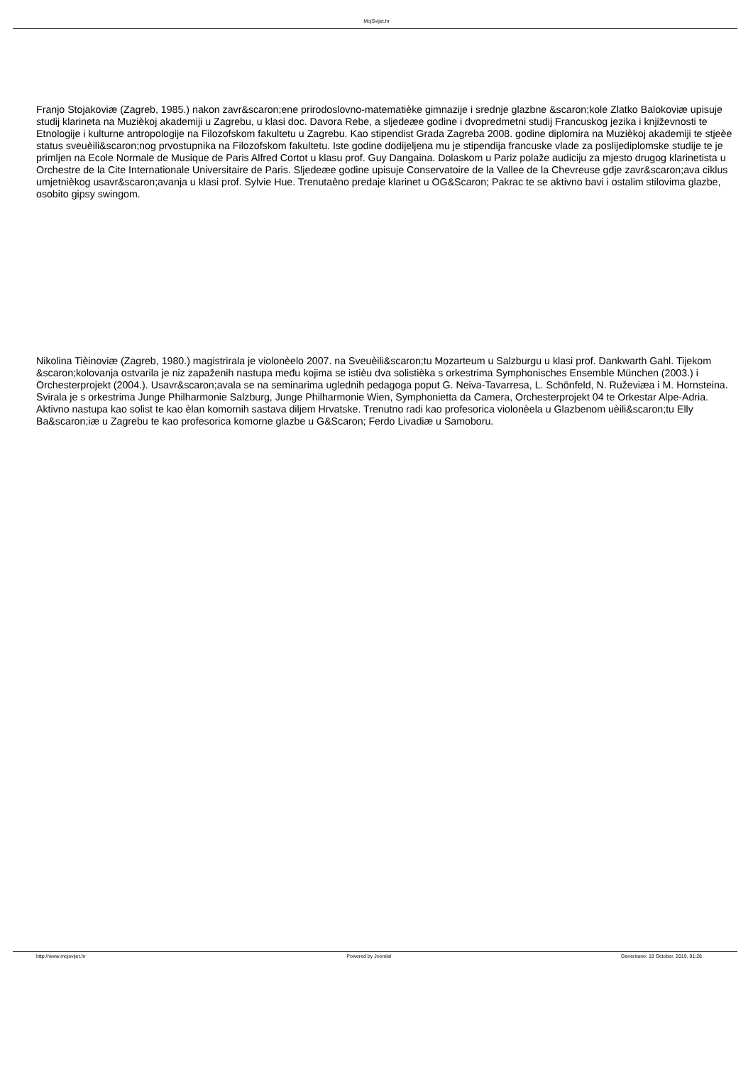MojSvijet.hr
Franjo Stojakoviæ (Zagreb, 1985.) nakon zavr&scaron;ene prirodoslovno-matematièke gimnazije i srednje glazbne &scaron;kole Zlatko Balokoviæ upisuje studij klarineta na Muzièkoj akademiji u Zagrebu, u klasi doc. Davora Rebe, a sljedeæe godine i dvopredmetni studij Francuskog jezika i književnosti te Etnologije i kulturne antropologije na Filozofskom fakultetu u Zagrebu. Kao stipendist Grada Zagreba 2008. godine diplomira na Muzièkoj akademiji te stjeèe status sveuèili&scaron;nog prvostupnika na Filozofskom fakultetu. Iste godine dodijeljena mu je stipendija francuske vlade za poslijediplomske studije te je primljen na Ecole Normale de Musique de Paris Alfred Cortot u klasu prof. Guy Dangaina. Dolaskom u Pariz polaže audiciju za mjesto drugog klarinetista u Orchestre de la Cite Internationale Universitaire de Paris. Sljedeæe godine upisuje Conservatoire de la Vallee de la Chevreuse gdje zavr&scaron;ava ciklus umjetnièkog usavr&scaron;avanja u klasi prof. Sylvie Hue. Trenutaèno predaje klarinet u OG&Scaron; Pakrac te se aktivno bavi i ostalim stilovima glazbe, osobito gipsy swingom.
Nikolina Tièinoviæ (Zagreb, 1980.) magistrirala je violonèelo 2007. na Sveuèili&scaron;tu Mozarteum u Salzburgu u klasi prof. Dankwarth Gahl. Tijekom &scaron;kolovanja ostvarila je niz zapaženih nastupa među kojima se istièu dva solistièka s orkestrima Symphonisches Ensemble München (2003.) i Orchesterprojekt (2004.). Usavr&scaron;avala se na seminarima uglednih pedagoga poput G. Neiva-Tavarresa, L. Schönfeld, N. Ruževiæa i M. Hornsteina. Svirala je s orkestrima Junge Philharmonie Salzburg, Junge Philharmonie Wien, Symphonietta da Camera, Orchesterprojekt 04 te Orkestar Alpe-Adria. Aktivno nastupa kao solist te kao èlan komornih sastava diljem Hrvatske. Trenutno radi kao profesorica violonèela u Glazbenom uèili&scaron;tu Elly Ba&scaron;iæ u Zagrebu te kao profesorica komorne glazbe u G&Scaron; Ferdo Livadiæ u Samoboru.
http://www.mojsvijet.hr Powered by Joomla! Generirano: 19 October, 2019, 01:28